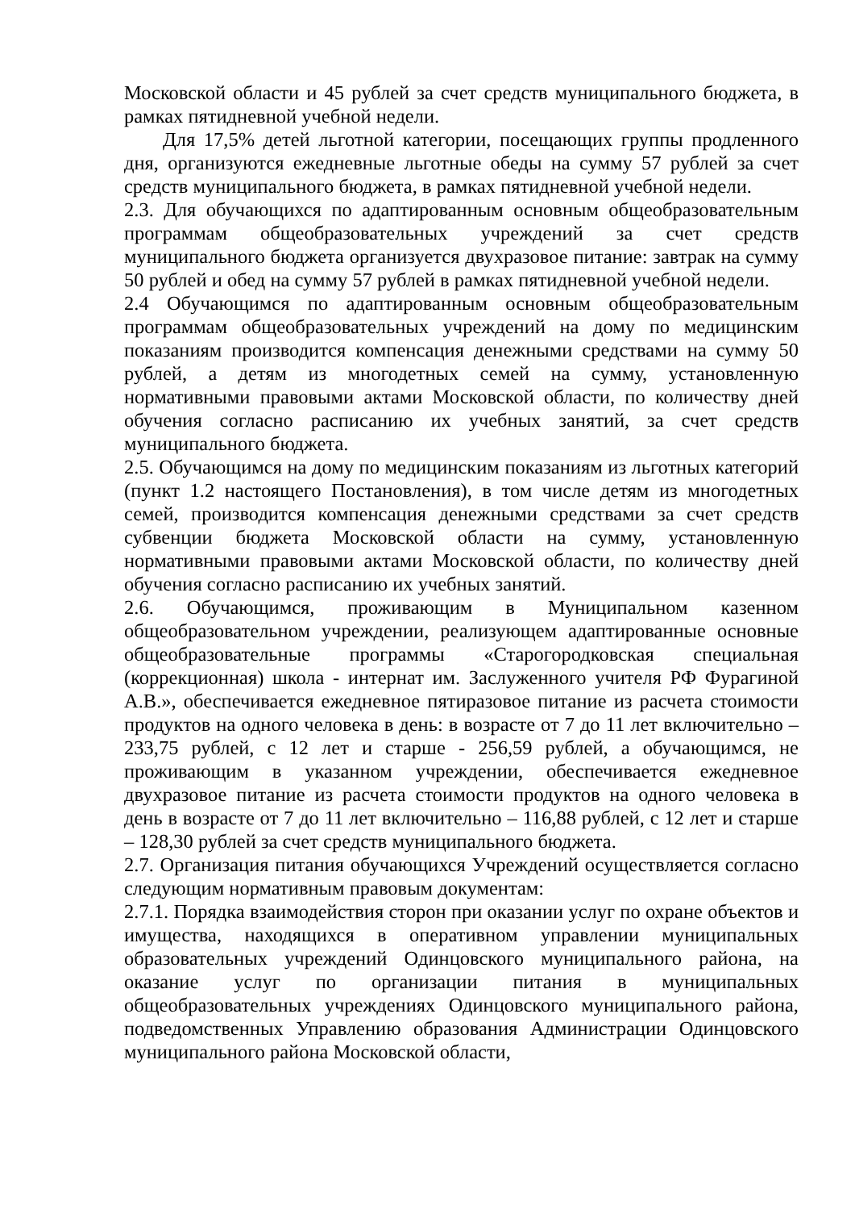Московской области и 45 рублей за счет средств муниципального бюджета, в рамках пятидневной учебной недели.
Для 17,5% детей льготной категории, посещающих группы продленного дня, организуются ежедневные льготные обеды на сумму 57 рублей за счет средств муниципального бюджета, в рамках пятидневной учебной недели.
2.3. Для обучающихся по адаптированным основным общеобразовательным программам общеобразовательных учреждений за счет средств муниципального бюджета организуется двухразовое питание: завтрак на сумму 50 рублей и обед на сумму 57 рублей в рамках пятидневной учебной недели.
2.4 Обучающимся по адаптированным основным общеобразовательным программам общеобразовательных учреждений на дому по медицинским показаниям производится компенсация денежными средствами на сумму 50 рублей, а детям из многодетных семей на сумму, установленную нормативными правовыми актами Московской области, по количеству дней обучения согласно расписанию их учебных занятий, за счет средств муниципального бюджета.
2.5. Обучающимся на дому по медицинским показаниям из льготных категорий (пункт 1.2 настоящего Постановления), в том числе детям из многодетных семей, производится компенсация денежными средствами за счет средств субвенции бюджета Московской области на сумму, установленную нормативными правовыми актами Московской области, по количеству дней обучения согласно расписанию их учебных занятий.
2.6. Обучающимся, проживающим в Муниципальном казенном общеобразовательном учреждении, реализующем адаптированные основные общеобразовательные программы «Старогородковская специальная (коррекционная) школа - интернат им. Заслуженного учителя РФ Фурагиной А.В.», обеспечивается ежедневное пятиразовое питание из расчета стоимости продуктов на одного человека в день: в возрасте от 7 до 11 лет включительно – 233,75 рублей, с 12 лет и старше - 256,59 рублей, а обучающимся, не проживающим в указанном учреждении, обеспечивается ежедневное двухразовое питание из расчета стоимости продуктов на одного человека в день в возрасте от 7 до 11 лет включительно – 116,88 рублей, с 12 лет и старше – 128,30 рублей за счет средств муниципального бюджета.
2.7. Организация питания обучающихся Учреждений осуществляется согласно следующим нормативным правовым документам:
2.7.1. Порядка взаимодействия сторон при оказании услуг по охране объектов и имущества, находящихся в оперативном управлении муниципальных образовательных учреждений Одинцовского муниципального района, на оказание услуг по организации питания в муниципальных общеобразовательных учреждениях Одинцовского муниципального района, подведомственных Управлению образования Администрации Одинцовского муниципального района Московской области,